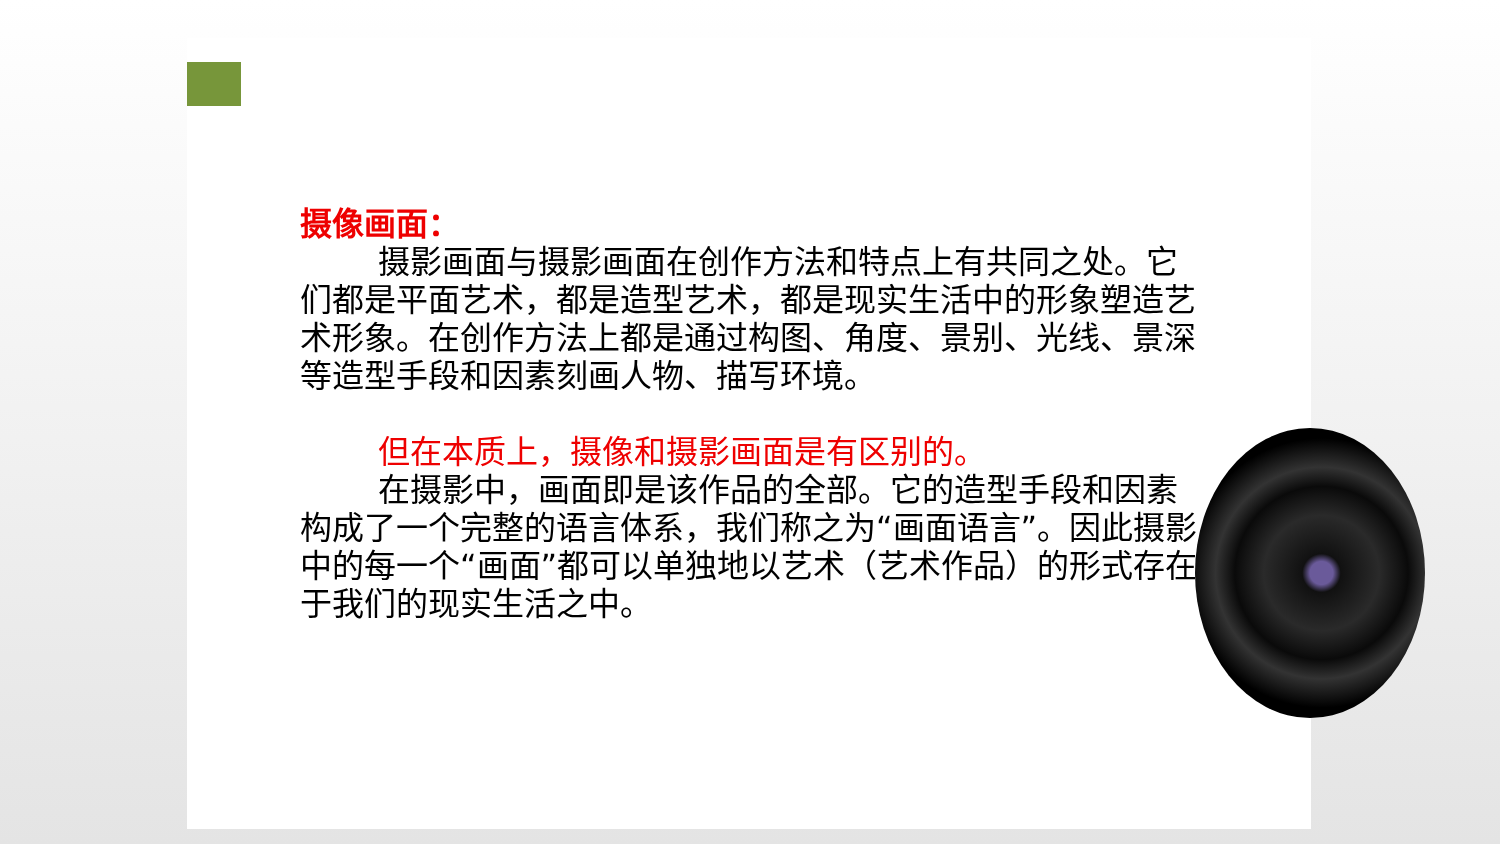摄像画面：
摄影画面与摄影画面在创作方法和特点上有共同之处。它们都是平面艺术，都是造型艺术，都是现实生活中的形象塑造艺术形象。在创作方法上都是通过构图、角度、景别、光线、景深等造型手段和因素刻画人物、描写环境。
但在本质上，摄像和摄影画面是有区别的。
在摄影中，画面即是该作品的全部。它的造型手段和因素构成了一个完整的语言体系，我们称之为“画面语言”。因此摄影中的每一个“画面”都可以单独地以艺术（艺术作品）的形式存在于我们的现实生活之中。